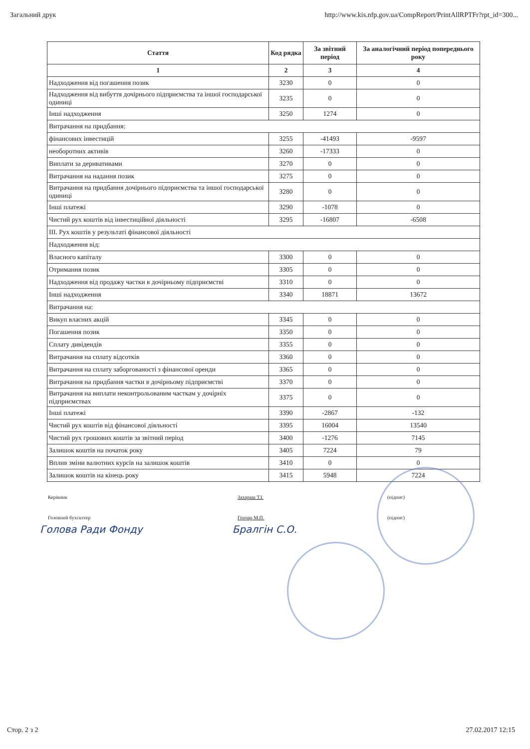Загальний друк http://www.kis.nfp.gov.ua/CompReport/PrintAllRPTFr?rpt_id=300...
| Стаття | Код рядка | За звітний період | За аналогічний період попереднього року |
| --- | --- | --- | --- |
| 1 | 2 | 3 | 4 |
| Надходження від погашення позик | 3230 | 0 | 0 |
| Надходження від вибуття дочірнього підприємства та іншої господарської одиниці | 3235 | 0 | 0 |
| Інші надходження | 3250 | 1274 | 0 |
| Витрачання на придбання: | | | |
| фінансових інвестицій | 3255 | -41493 | -9597 |
| необоротних активів | 3260 | -17333 | 0 |
| Виплати за деривативами | 3270 | 0 | 0 |
| Витрачання на надання позик | 3275 | 0 | 0 |
| Витрачання на придбання дочірнього підприємства та іншої господарської одиниці | 3280 | 0 | 0 |
| Інші платежі | 3290 | -1078 | 0 |
| Чистий рух коштів від інвестиційної діяльності | 3295 | -16807 | -6508 |
| ІІІ. Рух коштів у результаті фінансової діяльності | | | |
| Надходження від: | | | |
| Власного капіталу | 3300 | 0 | 0 |
| Отримання позик | 3305 | 0 | 0 |
| Надходження від продажу частки в дочірньому підприємстві | 3310 | 0 | 0 |
| Інші надходження | 3340 | 18871 | 13672 |
| Витрачання на: | | | |
| Викуп власних акцій | 3345 | 0 | 0 |
| Погашення позик | 3350 | 0 | 0 |
| Сплату дивідендів | 3355 | 0 | 0 |
| Витрачання на сплату відсотків | 3360 | 0 | 0 |
| Витрачання на сплату заборгованості з фінансової оренди | 3365 | 0 | 0 |
| Витрачання на придбання частки в дочірньому підприємстві | 3370 | 0 | 0 |
| Витрачання на виплати неконтрольованим часткам у дочірніх підприємствах | 3375 | 0 | 0 |
| Інші платежі | 3390 | -2867 | -132 |
| Чистий рух коштів від фінансової діяльності | 3395 | 16004 | 13540 |
| Чистий рух грошових коштів за звітний період | 3400 | -1276 | 7145 |
| Залишок коштів на початок року | 3405 | 7224 | 79 |
| Вплив зміни валютних курсів на залишок коштів | 3410 | 0 | 0 |
| Залишок коштів на кінець року | 3415 | 5948 | 7224 |
Керівник Захараш Т.І. (підпис) Головний бухгалтер Гончар М.П. (підпис)
Голова Ради Фонду Бралгін С.О.
Стор. 2 з 2 27.02.2017 12:15